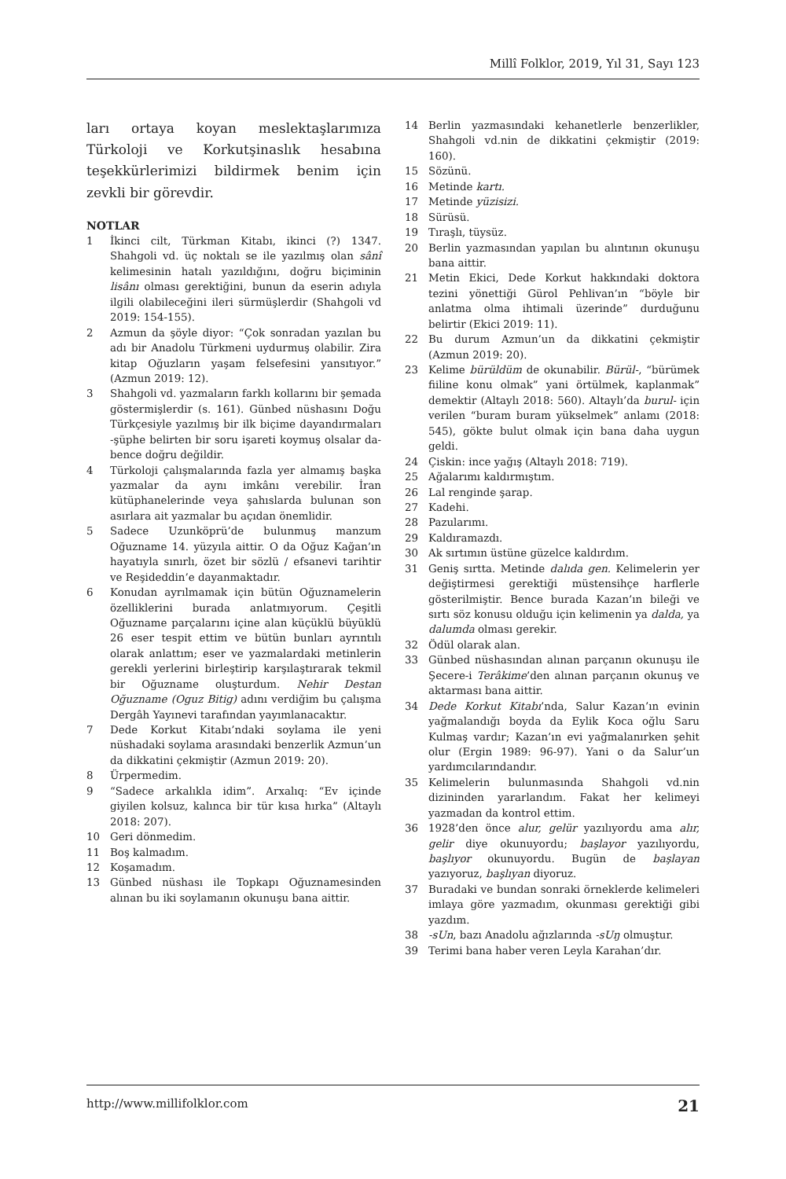Millî Folklor, 2019, Yıl 31, Sayı 123
ları ortaya koyan meslektaşlarımıza Türkoloji ve Korkutşinaslık hesabına teşekkürlerimizi bildirmek benim için zevkli bir görevdir.
NOTLAR
1 İkinci cilt, Türkman Kitabı, ikinci (?) 1347. Shahgoli vd. üç noktalı se ile yazılmış olan sânî kelimesinin hatalı yazıldığını, doğru biçiminin lisânı olması gerektiğini, bunun da eserin adıyla ilgili olabileceğini ileri sürmüşlerdir (Shahgoli vd 2019: 154-155).
2 Azmun da şöyle diyor: “Çok sonradan yazılan bu adı bir Anadolu Türkmeni uydurmuş olabilir. Zira kitap Oğuzların yaşam felsefesini yansıtıyor.” (Azmun 2019: 12).
3 Shahgoli vd. yazmaların farklı kollarını bir şemada göstermişlerdir (s. 161). Günbed nüshasını Doğu Türkçesiyle yazılmış bir ilk biçime dayandırmaları -şüphe belirten bir soru işareti koymuş olsalar da- bence doğru değildir.
4 Türkoloji çalışmalarında fazla yer almamış başka yazmalar da aynı imkânı verebilir. İran kütüphanelerinde veya şahıslarda bulunan son asırlara ait yazmalar bu açıdan önemlidir.
5 Sadece Uzunköprü’de bulunmuş manzum Oğuzname 14. yüzyıla aittir. O da Oğuz Kağan’ın hayatıyla sınırlı, özet bir sözlü / efsanevi tarihtir ve Reşideddin’e dayanmaktadır.
6 Konudan ayrılmamak için bütün Oğuznamelerin özelliklerini burada anlatmıyorum. Çeşitli Oğuzname parçalarını içine alan küçüklü büyüklü 26 eser tespit ettim ve bütün bunları ayrıntılı olarak anlattım; eser ve yazmalardaki metinlerin gerekli yerlerini birleştirip karşılaştırarak tekmil bir Oğuzname oluşturdum. Nehir Destan Oğuzname (Oguz Bitig) adını verdiğim bu çalışma Dergâh Yayınevi tarafından yayımlanacaktır.
7 Dede Korkut Kitabı’ndaki soylama ile yeni nüshadaki soylama arasındaki benzerlik Azmun’un da dikkatini çekmiştir (Azmun 2019: 20).
8 Ürpermedim.
9 “Sadece arkalıkla idim”. Arxalıq: “Ev içinde giyilen kolsuz, kalınca bir tür kısa hırka” (Altaylı 2018: 207).
10 Geri dönmedim.
11 Boş kalmadım.
12 Koşamadım.
13 Günbed nüshası ile Topkapı Oğuznamesinden alınan bu iki soylamanın okunuşu bana aittir.
14 Berlin yazmasındaki kehanetlerle benzerlikler, Shahgoli vd.nin de dikkatini çekmiştir (2019: 160).
15 Sözünü.
16 Metinde kartı.
17 Metinde yüzisizi.
18 Sürüsü.
19 Tıraşlı, tüysüz.
20 Berlin yazmasından yapılan bu alıntının okunuşu bana aittir.
21 Metin Ekici, Dede Korkut hakkındaki doktora tezini yönettiği Gürol Pehlivan’ın “böyle bir anlatma olma ihtimali üzerinde” durduğunu belirtir (Ekici 2019: 11).
22 Bu durum Azmun’un da dikkatini çekmiştir (Azmun 2019: 20).
23 Kelime bürüldüm de okunabilir. Bürül-, “bürümek fiiline konu olmak” yani örtülmek, kaplanmak” demektir (Altaylı 2018: 560). Altaylı’da burul- için verilen “buram buram yükselmek” anlamı (2018: 545), gökte bulut olmak için bana daha uygun geldi.
24 Çiskin: ince yağış (Altaylı 2018: 719).
25 Ağalarımı kaldırmıştım.
26 Lal renginde şarap.
27 Kadehi.
28 Pazularımı.
29 Kaldıramazdı.
30 Ak sırtımın üstüne güzelce kaldırdım.
31 Geniş sırtta. Metinde dalıda gen. Kelimelerin yer değiştirmesi gerektiği müstensihçe harflerle gösterilmiştir. Bence burada Kazan’ın bileği ve sırtı söz konusu olduğu için kelimenin ya dalda, ya dalumda olması gerekir.
32 Ödül olarak alan.
33 Günbed nüshasından alınan parçanın okunuşu ile Şecere-i Terâkime’den alınan parçanın okunuş ve aktarması bana aittir.
34 Dede Korkut Kitabı’nda, Salur Kazan’ın evinin yağmalandığı boyda da Eylik Koca oğlu Saru Kulmaş vardır; Kazan’ın evi yağmalanırken şehit olur (Ergin 1989: 96-97). Yani o da Salur’un yardımcılarındandır.
35 Kelimelerin bulunmasında Shahgoli vd.nin dizininden yararlandım. Fakat her kelimeyi yazmadan da kontrol ettim.
36 1928’den önce alur, gelür yazılıyordu ama alır, gelir diye okunuyordu; başlayor yazılıyordu, başlıyor okunuyordu. Bugün de başlayan yazıyoruz, başlıyan diyoruz.
37 Buradaki ve bundan sonraki örneklerde kelimeleri imlaya göre yazmadım, okunması gerektiği gibi yazdım.
38 -sUn, bazı Anadolu ağızlarında -sUŋ olmuştur.
39 Terimi bana haber veren Leyla Karahan’dır.
http://www.millifolklor.com 21